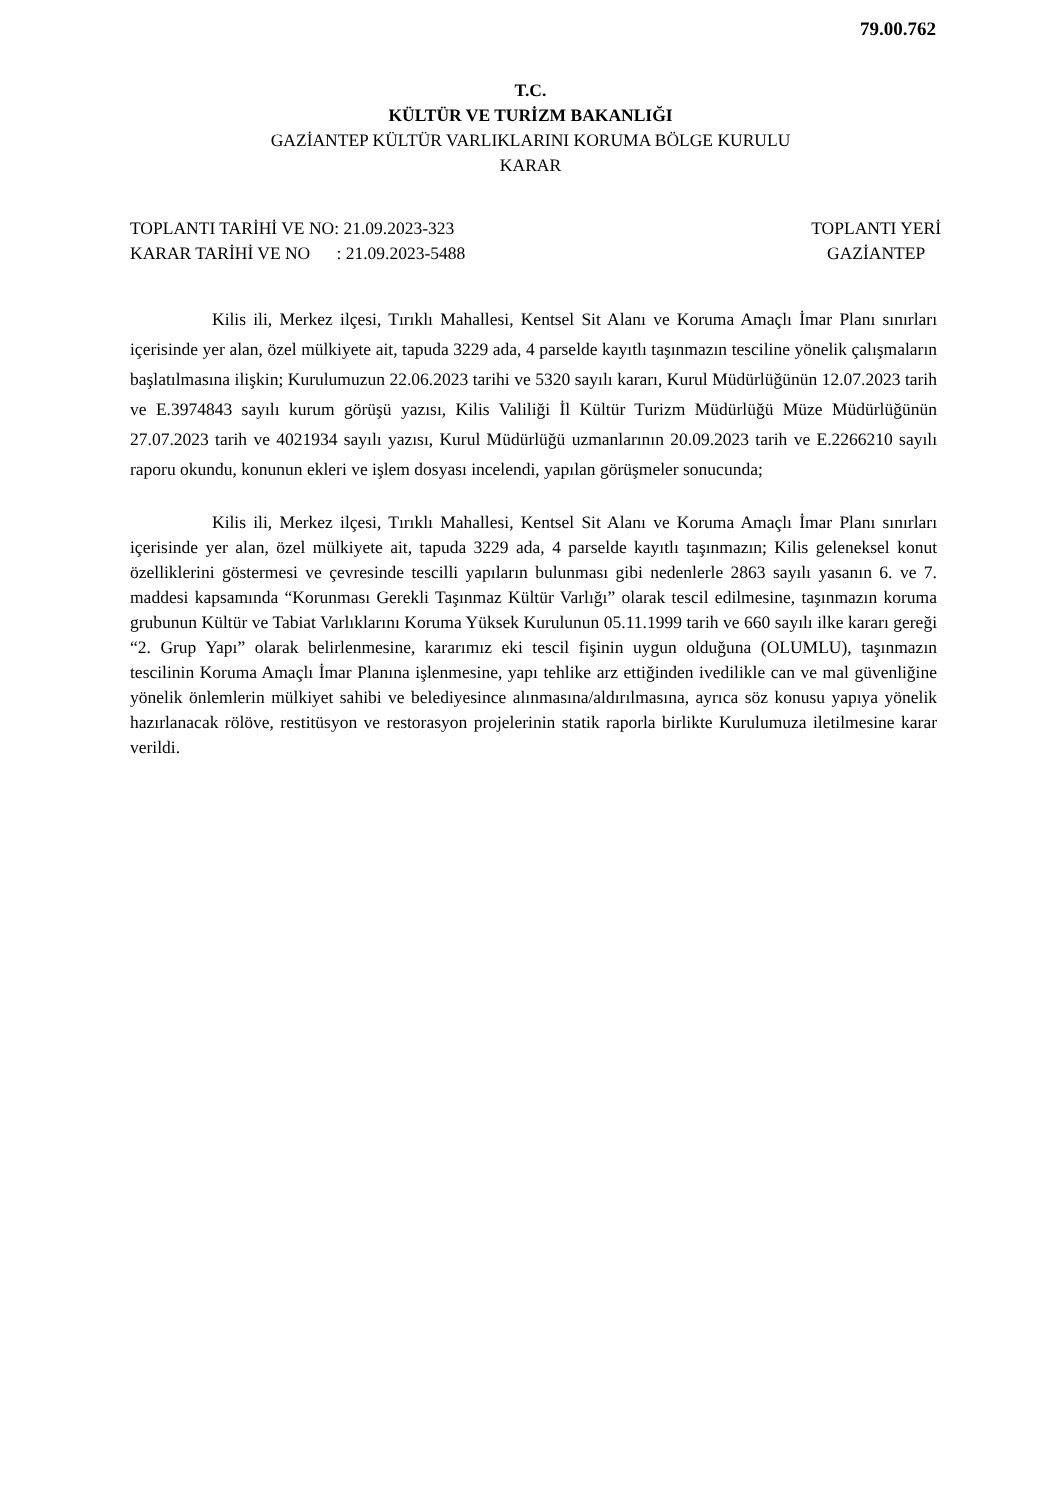79.00.762
T.C.
KÜLTÜR VE TURİZM BAKANLIĞI
GAZİANTEP KÜLTÜR VARLIKLARINI KORUMA BÖLGE KURULU
KARAR
TOPLANTI TARİHİ VE NO: 21.09.2023-323
KARAR TARİHİ VE NO : 21.09.2023-5488
TOPLANTI YERİ
GAZİANTEP
Kilis ili, Merkez ilçesi, Tırıklı Mahallesi, Kentsel Sit Alanı ve Koruma Amaçlı İmar Planı sınırları içerisinde yer alan, özel mülkiyete ait, tapuda 3229 ada, 4 parselde kayıtlı taşınmazın tesciline yönelik çalışmaların başlatılmasına ilişkin; Kurulumuzun 22.06.2023 tarihi ve 5320 sayılı kararı, Kurul Müdürlüğünün 12.07.2023 tarih ve E.3974843 sayılı kurum görüşü yazısı, Kilis Valiliği İl Kültür Turizm Müdürlüğü Müze Müdürlüğünün 27.07.2023 tarih ve 4021934 sayılı yazısı, Kurul Müdürlüğü uzmanlarının 20.09.2023 tarih ve E.2266210 sayılı raporu okundu, konunun ekleri ve işlem dosyası incelendi, yapılan görüşmeler sonucunda;
Kilis ili, Merkez ilçesi, Tırıklı Mahallesi, Kentsel Sit Alanı ve Koruma Amaçlı İmar Planı sınırları içerisinde yer alan, özel mülkiyete ait, tapuda 3229 ada, 4 parselde kayıtlı taşınmazın; Kilis geleneksel konut özelliklerini göstermesi ve çevresinde tescilli yapıların bulunması gibi nedenlerle 2863 sayılı yasanın 6. ve 7. maddesi kapsamında “Korunması Gerekli Taşınmaz Kültür Varlığı” olarak tescil edilmesine, taşınmazın koruma grubunun Kültür ve Tabiat Varlıklarını Koruma Yüksek Kurulunun 05.11.1999 tarih ve 660 sayılı ilke kararı gereği “2. Grup Yapı” olarak belirlenmesine, kararımız eki tescil fişinin uygun olduğuna (OLUMLU), taşınmazın tescilinin Koruma Amaçlı İmar Planına işlenmesine, yapı tehlike arz ettiğinden ivedilikle can ve mal güvenliğine yönelik önlemlerin mülkiyet sahibi ve belediyesince alınmasına/aldırılmasına, ayrıca söz konusu yapıya yönelik hazırlanacak rölöve, restitüsyon ve restorasyon projelerinin statik raporla birlikte Kurulumuza iletilmesine karar verildi.